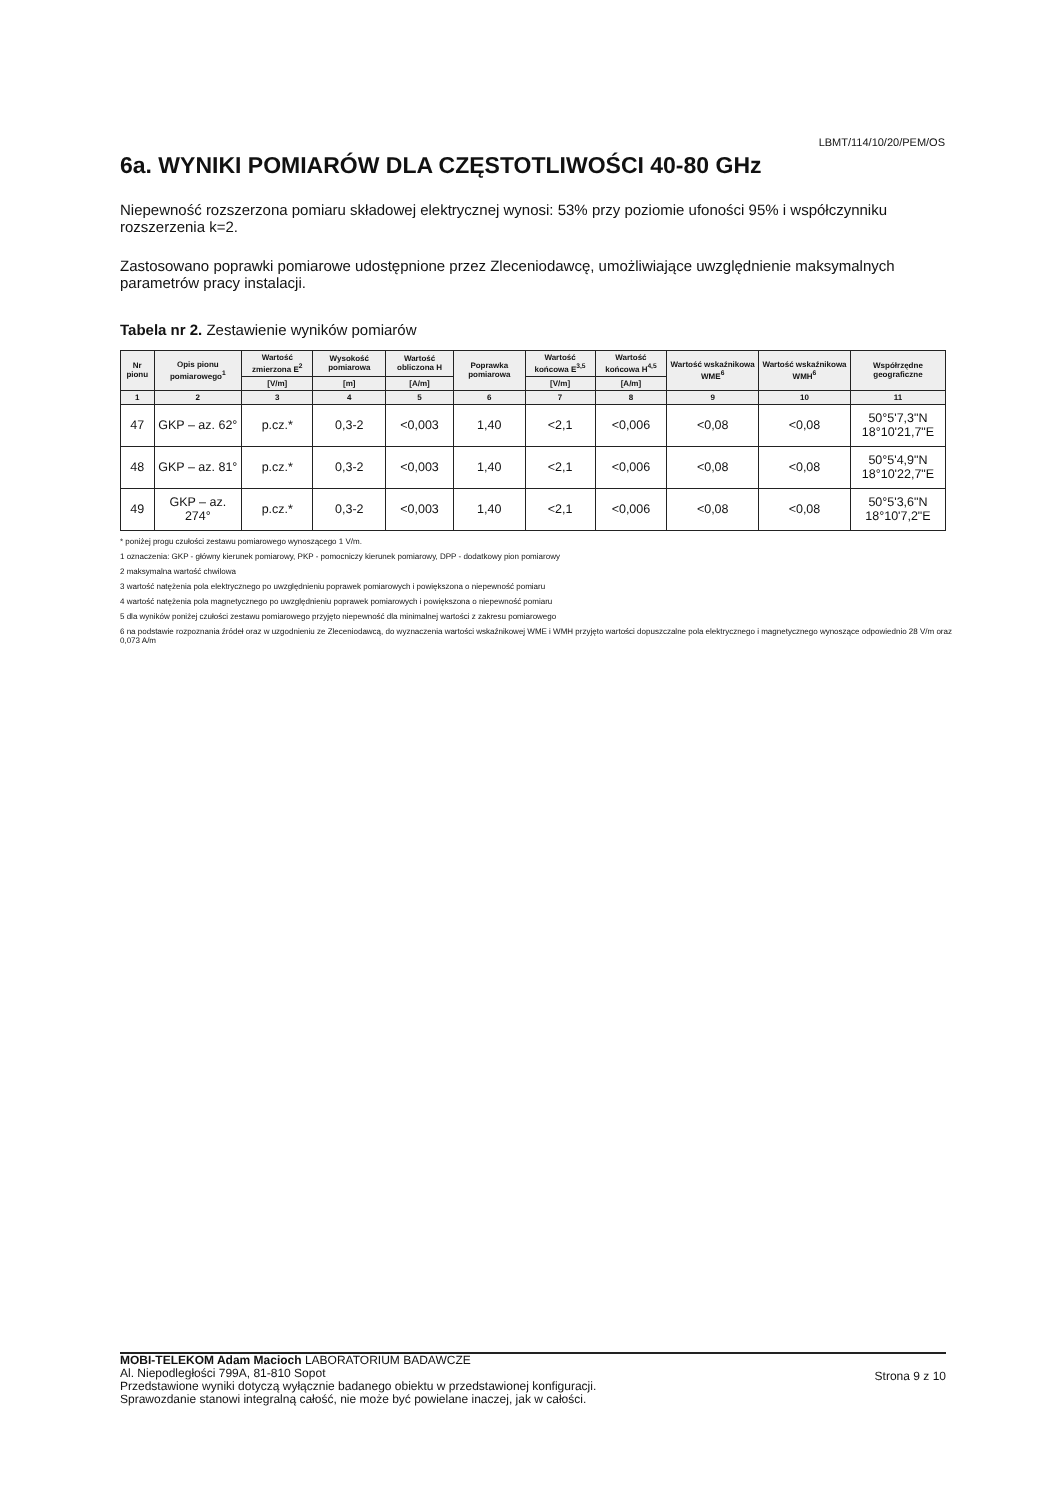LBMT/114/10/20/PEM/OS
6a. WYNIKI POMIARÓW DLA CZĘSTOTLIWOŚCI 40-80 GHz
Niepewność rozszerzona pomiaru składowej elektrycznej wynosi: 53% przy poziomie ufoności 95% i współczynniku rozszerzenia k=2.
Zastosowano poprawki pomiarowe udostępnione przez Zleceniodawcę, umożliwiające uwzględnienie maksymalnych parametrów pracy instalacji.
Tabela nr 2. Zestawienie wyników pomiarów
| Nr pionu | Opis pionu pomiarowego<sup>1</sup> | Wartość zmierzona E<sup>2</sup> | Wysokość pomiarowa | Wartość obliczona H | Poprawka pomiarowa | Wartość końcowa E<sup>3,5</sup> | Wartość końcowa H<sup>4,5</sup> | Wartość wskaźnikowa WME<sup>6</sup> | Wartość wskaźnikowa WMH<sup>6</sup> | Współrzędne geograficzne |
| --- | --- | --- | --- | --- | --- | --- | --- | --- | --- | --- |
| | | [V/m] | [m] | [A/m] | | [V/m] | [A/m] | | | |
| 1 | 2 | 3 | 4 | 5 | 6 | 7 | 8 | 9 | 10 | 11 |
| 47 | GKP – az. 62° | p.cz.* | 0,3-2 | <0,003 | 1,40 | <2,1 | <0,006 | <0,08 | <0,08 | 50°5'7,3"N 18°10'21,7"E |
| 48 | GKP – az. 81° | p.cz.* | 0,3-2 | <0,003 | 1,40 | <2,1 | <0,006 | <0,08 | <0,08 | 50°5'4,9"N 18°10'22,7"E |
| 49 | GKP – az. 274° | p.cz.* | 0,3-2 | <0,003 | 1,40 | <2,1 | <0,006 | <0,08 | <0,08 | 50°5'3,6"N 18°10'7,2"E |
* poniżej progu czułości zestawu pomiarowego wynoszącego 1 V/m.
1 oznaczenia: GKP - główny kierunek pomiarowy, PKP - pomocniczy kierunek pomiarowy, DPP - dodatkowy pion pomiarowy
2 maksymalna wartość chwilowa
3 wartość natężenia pola elektrycznego po uwzględnieniu poprawek pomiarowych i powiększona o niepewność pomiaru
4 wartość natężenia pola magnetycznego po uwzględnieniu poprawek pomiarowych i powiększona o niepewność pomiaru
5 dla wyników poniżej czułości zestawu pomiarowego przyjęto niepewność dla minimalnej wartości z zakresu pomiarowego
6 na podstawie rozpoznania źródeł oraz w uzgodnieniu ze Zleceniodawcą, do wyznaczenia wartości wskaźnikowej WME i WMH przyjęto wartości dopuszczalne pola elektrycznego i magnetycznego wynoszące odpowiednio 28 V/m oraz 0,073 A/m
Strona 9 z 10
MOBI-TELEKOM Adam Macioch LABORATORIUM BADAWCZE
Al. Niepodległości 799A, 81-810 Sopot
Przedstawione wyniki dotyczą wyłącznie badanego obiektu w przedstawionej konfiguracji.
Sprawozdanie stanowi integralną całość, nie może być powielane inaczej, jak w całości.